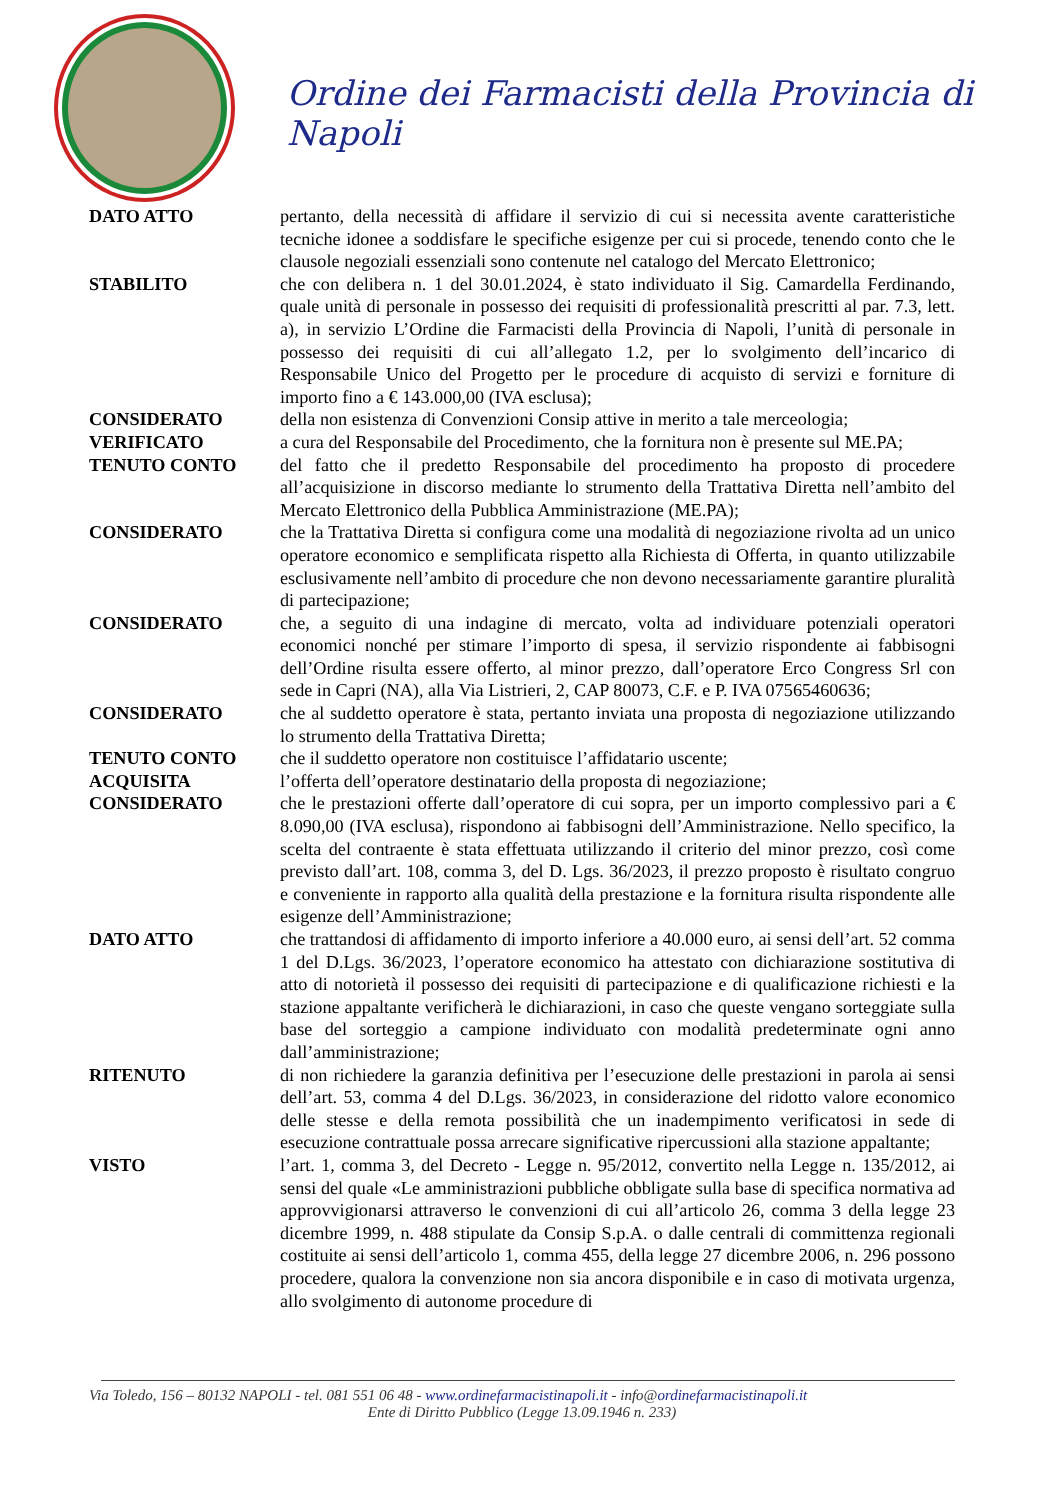Ordine dei Farmacisti della Provincia di Napoli
DATO ATTO pertanto, della necessità di affidare il servizio di cui si necessita avente caratteristiche tecniche idonee a soddisfare le specifiche esigenze per cui si procede, tenendo conto che le clausole negoziali essenziali sono contenute nel catalogo del Mercato Elettronico;
STABILITO che con delibera n. 1 del 30.01.2024, è stato individuato il Sig. Camardella Ferdinando, quale unità di personale in possesso dei requisiti di professionalità prescritti al par. 7.3, lett. a), in servizio L’Ordine die Farmacisti della Provincia di Napoli, l’unità di personale in possesso dei requisiti di cui all’allegato 1.2, per lo svolgimento dell’incarico di Responsabile Unico del Progetto per le procedure di acquisto di servizi e forniture di importo fino a € 143.000,00 (IVA esclusa);
CONSIDERATO della non esistenza di Convenzioni Consip attive in merito a tale merceologia;
VERIFICATO a cura del Responsabile del Procedimento, che la fornitura non è presente sul ME.PA;
TENUTO CONTO del fatto che il predetto Responsabile del procedimento ha proposto di procedere all’acquisizione in discorso mediante lo strumento della Trattativa Diretta nell’ambito del Mercato Elettronico della Pubblica Amministrazione (ME.PA);
CONSIDERATO che la Trattativa Diretta si configura come una modalità di negoziazione rivolta ad un unico operatore economico e semplificata rispetto alla Richiesta di Offerta, in quanto utilizzabile esclusivamente nell’ambito di procedure che non devono necessariamente garantire pluralità di partecipazione;
CONSIDERATO che, a seguito di una indagine di mercato, volta ad individuare potenziali operatori economici nonché per stimare l’importo di spesa, il servizio rispondente ai fabbisogni dell’Ordine risulta essere offerto, al minor prezzo, dall’operatore Erco Congress Srl con sede in Capri (NA), alla Via Listrieri, 2, CAP 80073, C.F. e P. IVA 07565460636;
CONSIDERATO che al suddetto operatore è stata, pertanto inviata una proposta di negoziazione utilizzando lo strumento della Trattativa Diretta;
TENUTO CONTO che il suddetto operatore non costituisce l’affidatario uscente;
ACQUISITA l’offerta dell’operatore destinatario della proposta di negoziazione;
CONSIDERATO che le prestazioni offerte dall’operatore di cui sopra, per un importo complessivo pari a € 8.090,00 (IVA esclusa), rispondono ai fabbisogni dell’Amministrazione. Nello specifico, la scelta del contraente è stata effettuata utilizzando il criterio del minor prezzo, così come previsto dall’art. 108, comma 3, del D. Lgs. 36/2023, il prezzo proposto è risultato congruo e conveniente in rapporto alla qualità della prestazione e la fornitura risulta rispondente alle esigenze dell’Amministrazione;
DATO ATTO che trattandosi di affidamento di importo inferiore a 40.000 euro, ai sensi dell’art. 52 comma 1 del D.Lgs. 36/2023, l’operatore economico ha attestato con dichiarazione sostitutiva di atto di notorietà il possesso dei requisiti di partecipazione e di qualificazione richiesti e la stazione appaltante verificherà le dichiarazioni, in caso che queste vengano sorteggiate sulla base del sorteggio a campione individuato con modalità predeterminate ogni anno dall’amministrazione;
RITENUTO di non richiedere la garanzia definitiva per l’esecuzione delle prestazioni in parola ai sensi dell’art. 53, comma 4 del D.Lgs. 36/2023, in considerazione del ridotto valore economico delle stesse e della remota possibilità che un inadempimento verificatosi in sede di esecuzione contrattuale possa arrecare significative ripercussioni alla stazione appaltante;
VISTO l’art. 1, comma 3, del Decreto - Legge n. 95/2012, convertito nella Legge n. 135/2012, ai sensi del quale «Le amministrazioni pubbliche obbligate sulla base di specifica normativa ad approvvigionarsi attraverso le convenzioni di cui all’articolo 26, comma 3 della legge 23 dicembre 1999, n. 488 stipulate da Consip S.p.A. o dalle centrali di committenza regionali costituite ai sensi dell’articolo 1, comma 455, della legge 27 dicembre 2006, n. 296 possono procedere, qualora la convenzione non sia ancora disponibile e in caso di motivata urgenza, allo svolgimento di autonome procedure di
Via Toledo, 156 – 80132 NAPOLI - tel. 081 551 06 48 - www.ordinefarmacistinapoli.it - info@ordinefarmacistinapoli.it
Ente di Diritto Pubblico (Legge 13.09.1946 n. 233)